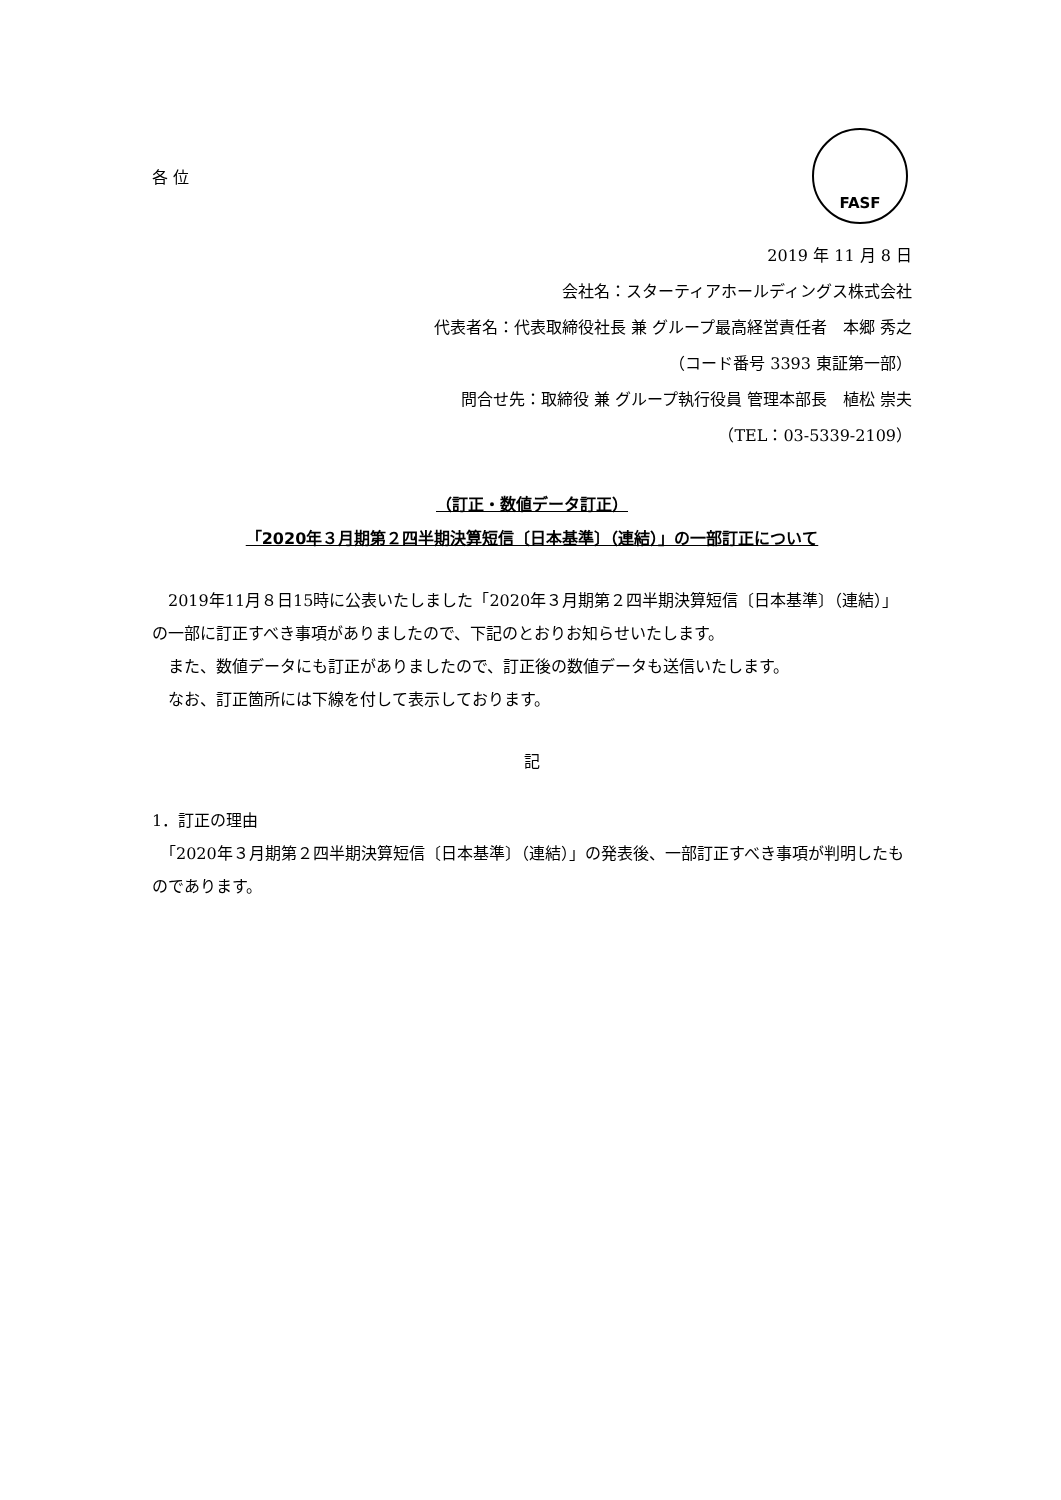FASF
各 位
2019 年 11 月 8 日
会社名：スターティアホールディングス株式会社
代表者名：代表取締役社長 兼 グループ最高経営責任者　本郷 秀之
（コード番号 3393 東証第一部）
問合せ先：取締役 兼 グループ執行役員 管理本部長　植松 崇夫
（TEL：03-5339-2109）
（訂正・数値データ訂正）
「2020年３月期第２四半期決算短信〔日本基準〕（連結）」の一部訂正について
　2019年11月８日15時に公表いたしました「2020年３月期第２四半期決算短信〔日本基準〕（連結）」の一部に訂正すべき事項がありましたので、下記のとおりお知らせいたします。
　また、数値データにも訂正がありましたので、訂正後の数値データも送信いたします。
　なお、訂正箇所には下線を付して表示しております。
記
1．訂正の理由
　「2020年３月期第２四半期決算短信〔日本基準〕（連結）」の発表後、一部訂正すべき事項が判明したものであります。